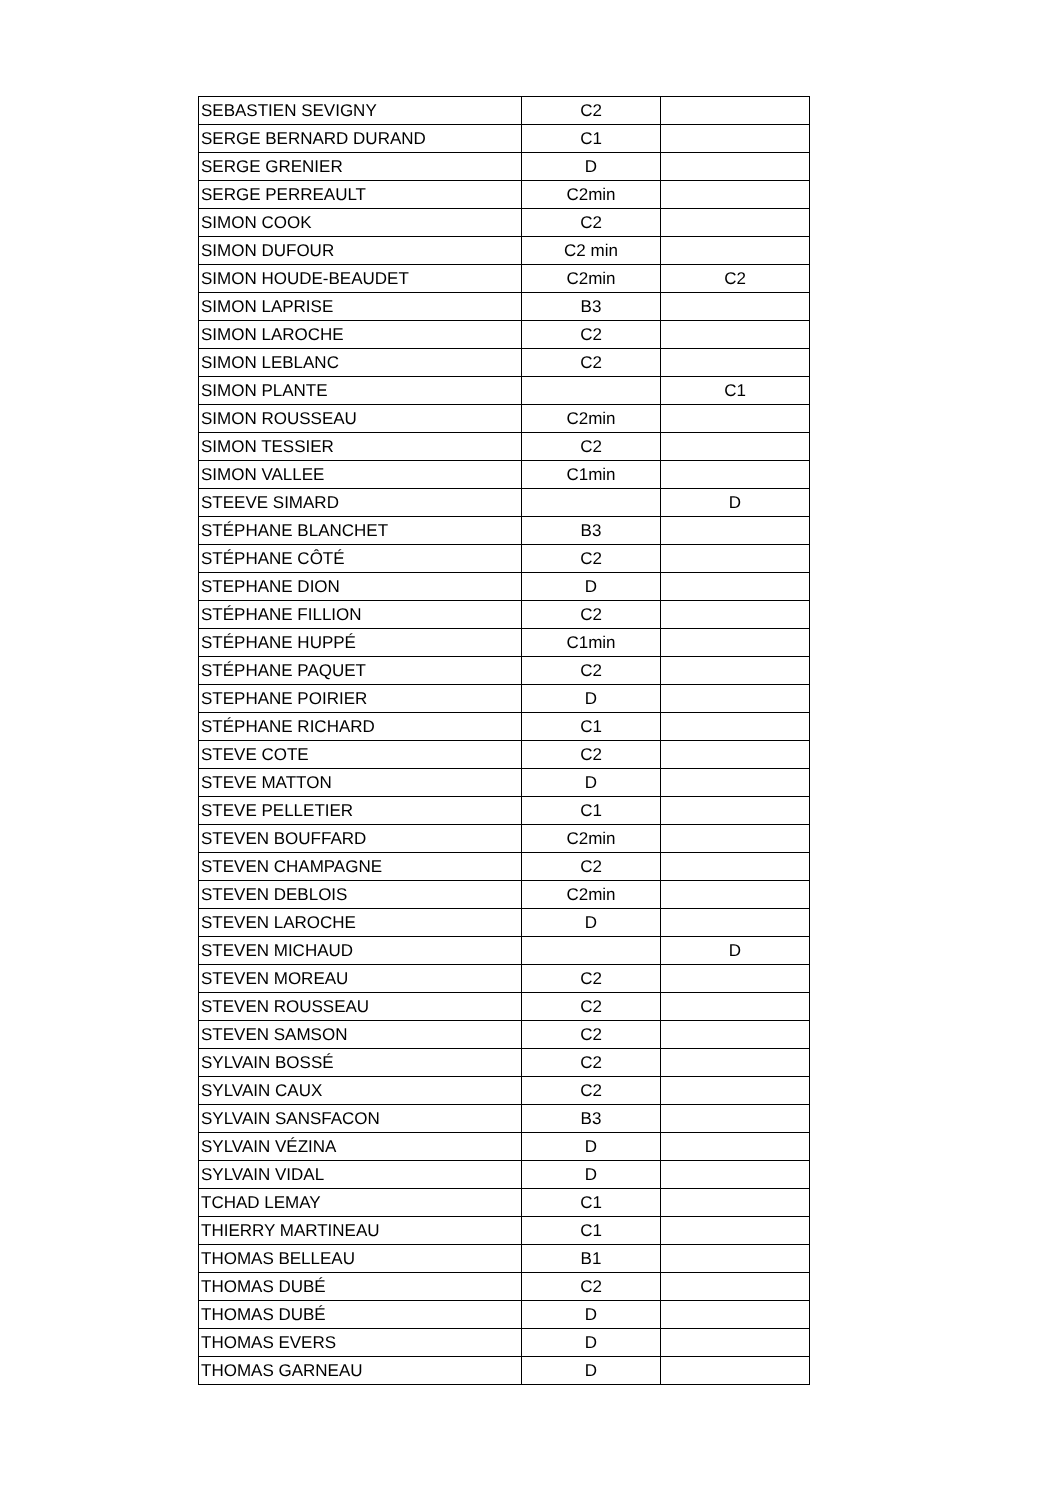| SEBASTIEN SEVIGNY | C2 | |
| SERGE BERNARD DURAND | C1 | |
| SERGE GRENIER | D | |
| SERGE PERREAULT | C2min | |
| SIMON COOK | C2 | |
| SIMON DUFOUR | C2 min | |
| SIMON HOUDE-BEAUDET | C2min | C2 |
| SIMON LAPRISE | B3 | |
| SIMON LAROCHE | C2 | |
| SIMON LEBLANC | C2 | |
| SIMON PLANTE | | C1 |
| SIMON ROUSSEAU | C2min | |
| SIMON TESSIER | C2 | |
| SIMON VALLEE | C1min | |
| STEEVE SIMARD | | D |
| STÉPHANE BLANCHET | B3 | |
| STÉPHANE CÔTÉ | C2 | |
| STEPHANE DION | D | |
| STÉPHANE FILLION | C2 | |
| STÉPHANE HUPPÉ | C1min | |
| STÉPHANE PAQUET | C2 | |
| STEPHANE POIRIER | D | |
| STÉPHANE RICHARD | C1 | |
| STEVE COTE | C2 | |
| STEVE MATTON | D | |
| STEVE PELLETIER | C1 | |
| STEVEN BOUFFARD | C2min | |
| STEVEN CHAMPAGNE | C2 | |
| STEVEN DEBLOIS | C2min | |
| STEVEN LAROCHE | D | |
| STEVEN MICHAUD | | D |
| STEVEN MOREAU | C2 | |
| STEVEN ROUSSEAU | C2 | |
| STEVEN SAMSON | C2 | |
| SYLVAIN BOSSÉ | C2 | |
| SYLVAIN CAUX | C2 | |
| SYLVAIN SANSFACON | B3 | |
| SYLVAIN VÉZINA | D | |
| SYLVAIN VIDAL | D | |
| TCHAD LEMAY | C1 | |
| THIERRY MARTINEAU | C1 | |
| THOMAS BELLEAU | B1 | |
| THOMAS DUBÉ | C2 | |
| THOMAS DUBÉ | D | |
| THOMAS EVERS | D | |
| THOMAS GARNEAU | D | |